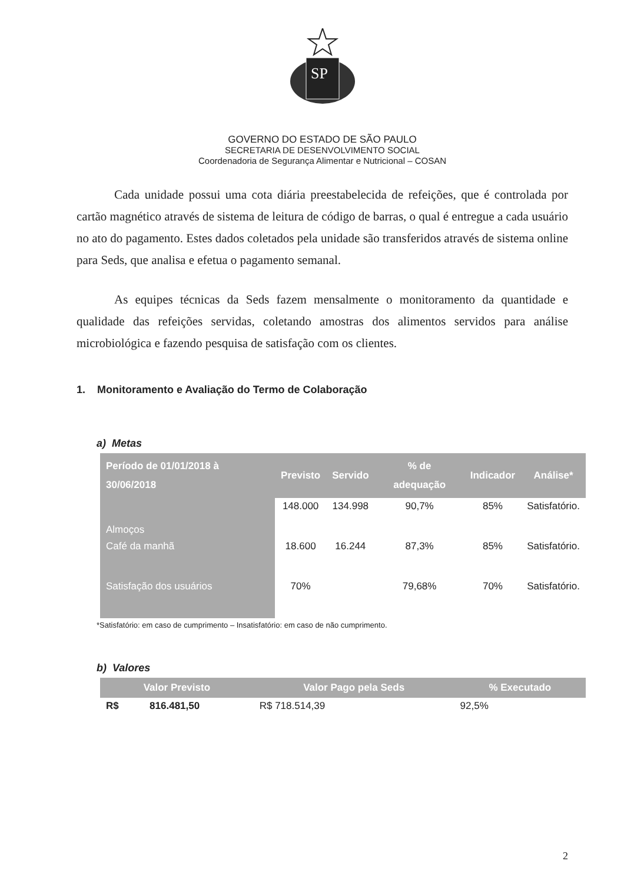SP
GOVERNO DO ESTADO DE SÃO PAULO
SECRETARIA DE DESENVOLVIMENTO SOCIAL
Coordenadoria de Segurança Alimentar e Nutricional – COSAN
Cada unidade possui uma cota diária preestabelecida de refeições, que é controlada por cartão magnético através de sistema de leitura de código de barras, o qual é entregue a cada usuário no ato do pagamento. Estes dados coletados pela unidade são transferidos através de sistema online para Seds, que analisa e efetua o pagamento semanal.
As equipes técnicas da Seds fazem mensalmente o monitoramento da quantidade e qualidade das refeições servidas, coletando amostras dos alimentos servidos para análise microbiológica e fazendo pesquisa de satisfação com os clientes.
1. Monitoramento e Avaliação do Termo de Colaboração
a) Metas
| Período de 01/01/2018 à 30/06/2018 | Previsto | Servido | % de adequação | Indicador | Análise* |
| --- | --- | --- | --- | --- | --- |
| Almoços | 148.000 | 134.998 | 90,7% | 85% | Satisfatório. |
| Café da manhã | 18.600 | 16.244 | 87,3% | 85% | Satisfatório. |
| Satisfação dos usuários | 70% | | 79,68% | 70% | Satisfatório. |
*Satisfatório: em caso de cumprimento – Insatisfatório: em caso de não cumprimento.
b) Valores
| Valor Previsto | | Valor Pago pela Seds | % Executado |
| --- | --- | --- | --- |
| R$ | 816.481,50 | R$ 718.514,39 | 92,5% |
2